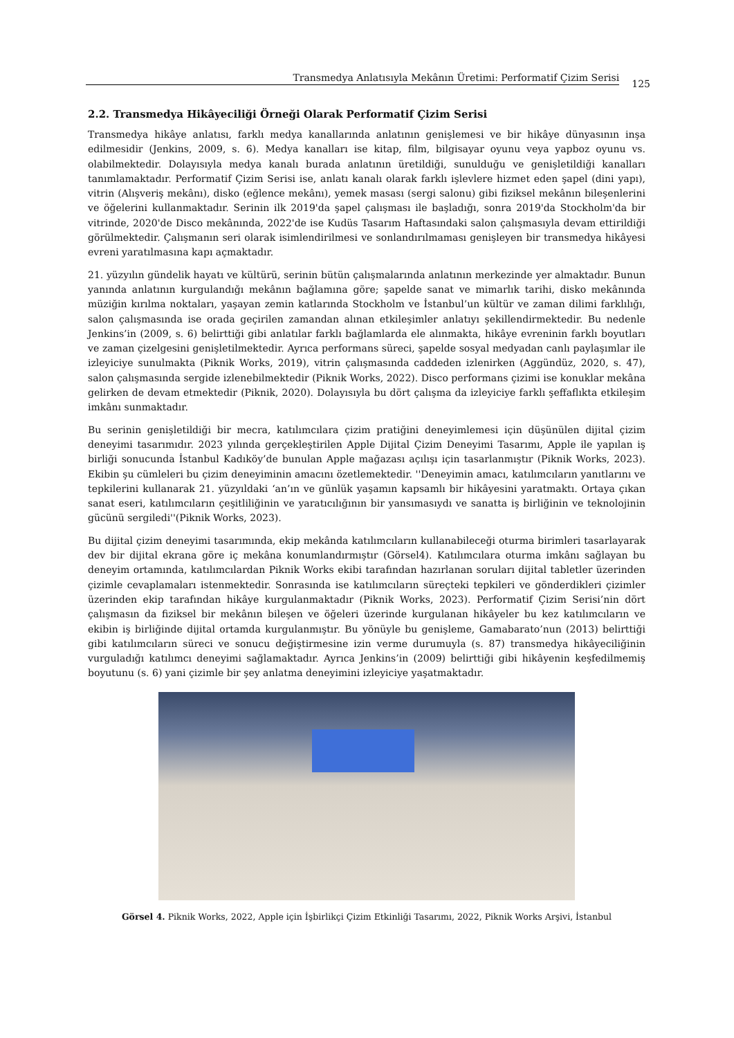Transmedya Anlatısıyla Mekânın Üretimi: Performatif Çizim Serisi
125
2.2. Transmedya Hikâyeciliği Örneği Olarak Performatif Çizim Serisi
Transmedya hikâye anlatısı, farklı medya kanallarında anlatının genişlemesi ve bir hikâye dünyasının inşa edilmesidir (Jenkins, 2009, s. 6). Medya kanalları ise kitap, film, bilgisayar oyunu veya yapboz oyunu vs. olabilmektedir. Dolayısıyla medya kanalı burada anlatının üretildiği, sunulduğu ve genişletildiği kanalları tanımlamaktadır. Performatif Çizim Serisi ise, anlatı kanalı olarak farklı işlevlere hizmet eden şapel (dini yapı), vitrin (Alışveriş mekânı), disko (eğlence mekânı), yemek masası (sergi salonu) gibi fiziksel mekânın bileşenlerini ve öğelerini kullanmaktadır. Serinin ilk 2019'da şapel çalışması ile başladığı, sonra 2019'da Stockholm'da bir vitrinde, 2020'de Disco mekânında, 2022'de ise Kudüs Tasarım Haftasındaki salon çalışmasıyla devam ettirildiği görülmektedir. Çalışmanın seri olarak isimlendirilmesi ve sonlandırılmaması genişleyen bir transmedya hikâyesi evreni yaratılmasına kapı açmaktadır.
21. yüzyılın gündelik hayatı ve kültürü, serinin bütün çalışmalarında anlatının merkezinde yer almaktadır. Bunun yanında anlatının kurgulandığı mekânın bağlamına göre; şapelde sanat ve mimarlık tarihi, disko mekânında müziğin kırılma noktaları, yaşayan zemin katlarında Stockholm ve İstanbul’un kültür ve zaman dilimi farklılığı, salon çalışmasında ise orada geçirilen zamandan alınan etkileşimler anlatıyı şekillendirmektedir. Bu nedenle Jenkins’in (2009, s. 6) belirttiği gibi anlatılar farklı bağlamlarda ele alınmakta, hikâye evreninin farklı boyutları ve zaman çizelgesini genişletilmektedir. Ayrıca performans süreci, şapelde sosyal medyadan canlı paylaşımlar ile izleyiciye sunulmakta (Piknik Works, 2019), vitrin çalışmasında caddeden izlenirken (Aggündüz, 2020, s. 47), salon çalışmasında sergide izlenebilmektedir (Piknik Works, 2022). Disco performans çizimi ise konuklar mekâna gelirken de devam etmektedir (Piknik, 2020). Dolayısıyla bu dört çalışma da izleyiciye farklı şeffaflıkta etkileşim imkânı sunmaktadır.
Bu serinin genişletildiği bir mecra, katılımcılara çizim pratiğini deneyimlemesi için düşünülen dijital çizim deneyimi tasarımıdır. 2023 yılında gerçekleştirilen Apple Dijital Çizim Deneyimi Tasarımı, Apple ile yapılan iş birliği sonucunda İstanbul Kadıköy’de bunulan Apple mağazası açılışı için tasarlanmıştır (Piknik Works, 2023). Ekibin şu cümleleri bu çizim deneyiminin amacını özetlemektedir. ''Deneyimin amacı, katılımcıların yanıtlarını ve tepkilerini kullanarak 21. yüzyıldaki ‘an’ın ve günlük yaşamın kapsamlı bir hikâyesini yaratmaktı. Ortaya çıkan sanat eseri, katılımcıların çeşitliliğinin ve yaratıcılığının bir yansımasıydı ve sanatta iş birliğinin ve teknolojinin gücünü sergiledi''(Piknik Works, 2023).
Bu dijital çizim deneyimi tasarımında, ekip mekânda katılımcıların kullanabileceği oturma birimleri tasarlayarak dev bir dijital ekrana göre iç mekâna konumlandırmıştır (Görsel4). Katılımcılara oturma imkânı sağlayan bu deneyim ortamında, katılımcılardan Piknik Works ekibi tarafından hazırlanan soruları dijital tabletler üzerinden çizimle cevaplamaları istenmektedir. Sonrasında ise katılımcıların süreçteki tepkileri ve gönderdikleri çizimler üzerinden ekip tarafından hikâye kurgulanmaktadır (Piknik Works, 2023). Performatif Çizim Serisi’nin dört çalışmasın da fiziksel bir mekânın bileşen ve öğeleri üzerinde kurgulanan hikâyeler bu kez katılımcıların ve ekibin iş birliğinde dijital ortamda kurgulanmıştır. Bu yönüyle bu genişleme, Gamabarato’nun (2013) belirttiği gibi katılımcıların süreci ve sonucu değiştirmesine izin verme durumuyla (s. 87) transmedya hikâyeciliğinin vurguladığı katılımcı deneyimi sağlamaktadır. Ayrıca Jenkins’in (2009) belirttiği gibi hikâyenin keşfedilmemiş boyutunu (s. 6) yani çizimle bir şey anlatma deneyimini izleyiciye yaşatmaktadır.
Görsel 4. Piknik Works, 2022, Apple için İşbirlikçi Çizim Etkinliği Tasarımı, 2022, Piknik Works Arşivi, İstanbul